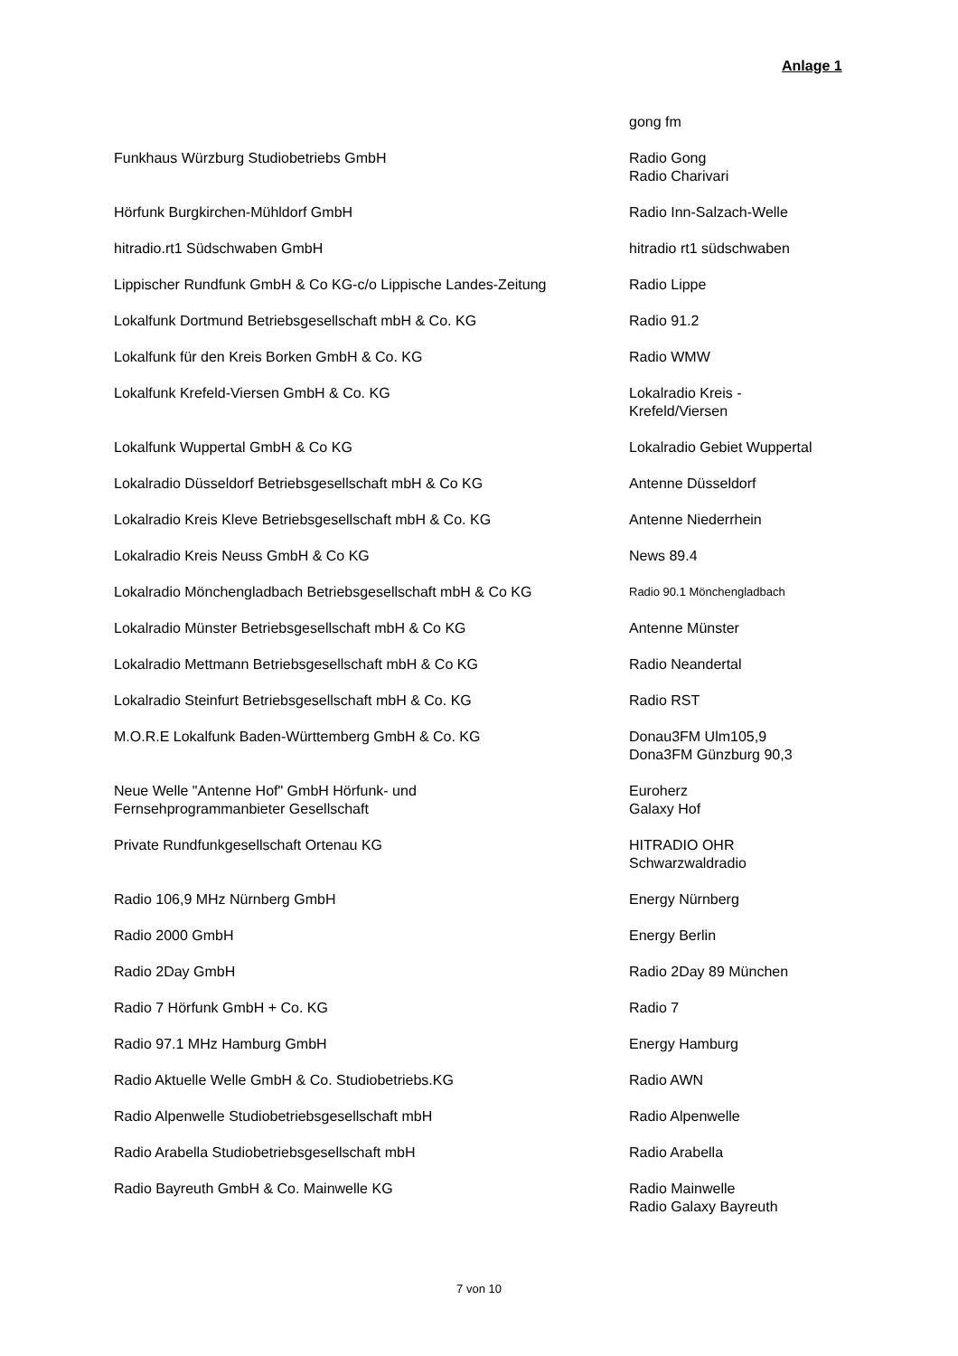Anlage 1
| | gong fm |
| Funkhaus Würzburg Studiobetriebs GmbH | Radio Gong Radio Charivari |
| Hörfunk Burgkirchen-Mühldorf GmbH | Radio Inn-Salzach-Welle |
| hitradio.rt1 Südschwaben GmbH | hitradio rt1 südschwaben |
| Lippischer Rundfunk GmbH & Co KG-c/o Lippische Landes-Zeitung | Radio Lippe |
| Lokalfunk Dortmund Betriebsgesellschaft mbH & Co. KG | Radio 91.2 |
| Lokalfunk für den Kreis Borken GmbH & Co. KG | Radio WMW |
| Lokalfunk Krefeld-Viersen GmbH & Co. KG | Lokalradio Kreis - Krefeld/Viersen |
| Lokalfunk Wuppertal GmbH & Co KG | Lokalradio Gebiet Wuppertal |
| Lokalradio Düsseldorf Betriebsgesellschaft mbH & Co KG | Antenne Düsseldorf |
| Lokalradio Kreis Kleve Betriebsgesellschaft mbH & Co. KG | Antenne Niederrhein |
| Lokalradio Kreis Neuss GmbH & Co KG | News 89.4 |
| Lokalradio Mönchengladbach Betriebsgesellschaft mbH & Co KG | Radio 90.1 Mönchengladbach |
| Lokalradio Münster Betriebsgesellschaft mbH & Co KG | Antenne Münster |
| Lokalradio Mettmann Betriebsgesellschaft mbH & Co KG | Radio Neandertal |
| Lokalradio Steinfurt Betriebsgesellschaft mbH & Co. KG | Radio RST |
| M.O.R.E Lokalfunk Baden-Württemberg GmbH & Co. KG | Donau3FM Ulm105,9 Dona3FM Günzburg 90,3 |
| Neue Welle "Antenne Hof" GmbH Hörfunk- und Fernsehprogrammanbieter Gesellschaft | Euroherz Galaxy Hof |
| Private Rundfunkgesellschaft Ortenau KG | HITRADIO OHR Schwarzwaldradio |
| Radio 106,9 MHz Nürnberg GmbH | Energy Nürnberg |
| Radio 2000 GmbH | Energy Berlin |
| Radio 2Day GmbH | Radio 2Day 89 München |
| Radio 7 Hörfunk GmbH + Co. KG | Radio 7 |
| Radio 97.1 MHz Hamburg GmbH | Energy Hamburg |
| Radio Aktuelle Welle GmbH & Co. Studiobetriebs.KG | Radio AWN |
| Radio Alpenwelle Studiobetriebsgesellschaft mbH | Radio Alpenwelle |
| Radio Arabella Studiobetriebsgesellschaft mbH | Radio Arabella |
| Radio Bayreuth GmbH & Co. Mainwelle KG | Radio Mainwelle Radio Galaxy Bayreuth |
7 von 10